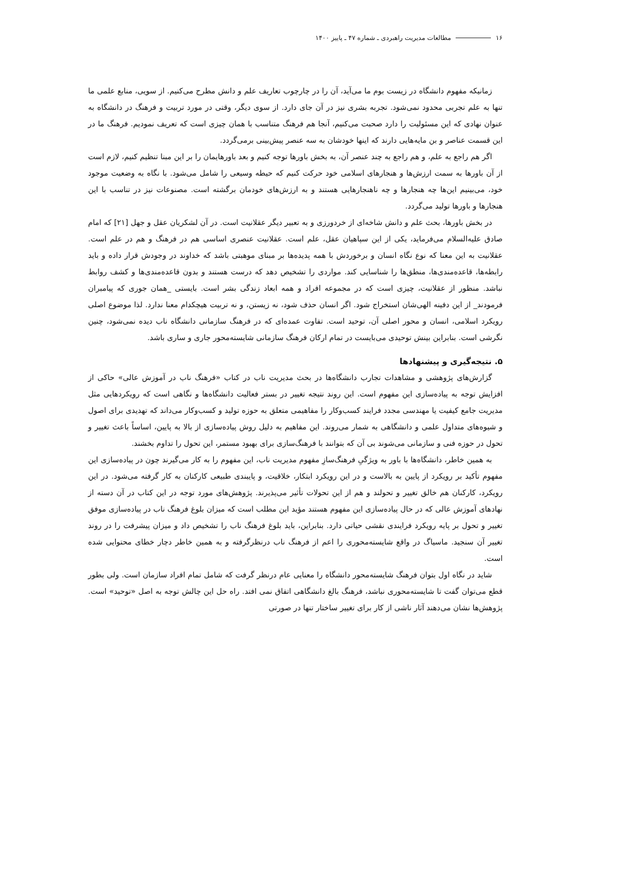۱۶ مطالعات مدیریت راهبردی ـ شماره ۴۷ ـ پاییز ۱۴۰۰
زمانیکه مفهوم دانشگاه در زیست بوم ما می‌آید، آن را در چارچوب تعاریف علم و دانش مطرح می‌کنیم. از سویی، منابع علمی ما تنها به علم تجربی محدود نمی‌شود. تجربه بشری نیز در آن جای دارد. از سوی دیگر، وقتی در مورد تربیت و فرهنگ در دانشگاه به عنوان نهادی که این مسئولیت را دارد صحبت می‌کنیم، آنجا هم فرهنگ متناسب با همان چیزی است که تعریف نمودیم. فرهنگ ما در این قسمت عناصر و بن مایه‌هایی دارند که اینها خودشان به سه عنصر پیش‌بینی برمی‌گردد.
اگر هم راجع به علم، و هم راجع به چند عنصر آن، به بخش باورها توجه کنیم و بعد باورهایمان را بر این مبنا تنظیم کنیم، لازم است از آن باورها به سمت ارزش‌ها و هنجارهای اسلامی خود حرکت کنیم که حیطه وسیعی را شامل می‌شود. با نگاه به وضعیت موجود خود، می‌بینیم این‌ها چه هنجارها و چه ناهنجارهایی هستند و به ارزش‌های خودمان برگشته است. مصنوعات نیز در تناسب با این هنجارها و باورها تولید می‌گردد.
در بخش باورها، بحث علم و دانش شاخه‌ای از خردورزی و به تعبیر دیگر عقلانیت است. در آن لشکریان عقل و جهل [۲۱] که امام صادق علیه‌السلام می‌فرماید، یکی از این سپاهیان عقل، علم است. عقلانیت عنصری اساسی هم در فرهنگ و هم در علم است. عقلانیت به این معنا که نوع نگاه انسان و برخوردش با همه پدیده‌ها بر مبنای موهبتی باشد که خداوند در وجودش قرار داده و باید رابطه‌ها، قاعده‌مندی‌ها، منطق‌ها را شناسایی کند. مواردی را تشخیص دهد که درست هستند و بدون قاعده‌مندی‌ها و کشف روابط نباشد. منظور از عقلانیت، چیزی است که در مجموعه افراد و همه ابعاد زندگی بشر است. بایستی _همان جوری که پیامبران فرمودند_ از این دفینه الهی‌شان استخراج شود. اگر انسان حذف شود، نه زیستن، و نه تربیت هیچکدام معنا ندارد. لذا موضوع اصلی رویکرد اسلامی، انسان و محور اصلی آن، توحید است. تفاوت عمده‌ای که در فرهنگ سازمانی دانشگاه ناب دیده نمی‌شود، چنین نگرشی است. بنابراین بینش توحیدی می‌بایست در تمام ارکان فرهنگ سازمانی شایسته‌محور جاری و ساری باشد.
۵. نتیجه‌گیری و پیشنهادها
گزارش‌های پژوهشی و مشاهدات تجارب دانشگاه‌ها در بحث مدیریت ناب در کتاب «فرهنگ ناب در آموزش عالی» حاکی از افزایش توجه به پیاده‌سازی این مفهوم است. این روند نتیجه تغییر در بستر فعالیت دانشگاه‌ها و نگاهی است که رویکردهایی مثل مدیریت جامع کیفیت یا مهندسی مجدد فرایند کسب‌وکار را مفاهیمی متعلق به حوزه تولید و کسب‌وکار می‌داند که تهدیدی برای اصول و شیوه‌های متداول علمی و دانشگاهی به شمار می‌روند. این مفاهیم به دلیل روش پیاده‌سازی از بالا به پایین، اساساً باعث تغییر و تحول در حوزه فنی و سازمانی می‌شوند بی آن که بتوانند با فرهنگ‌سازی برای بهبود مستمر، این تحول را تداوم بخشند.
به همین خاطر، دانشگاه‌ها با باور به ویژگیِ فرهنگ‌سازِ مفهوم مدیریت ناب، این مفهوم را به کار می‌گیرند چون در پیاده‌سازی این مفهوم تأکید بر رویکرد از پایین به بالاست و در این رویکرد ابتکار، خلاقیت، و پایبندی طبیعی کارکنان به کار گرفته می‌شود. در این رویکرد، کارکنان هم خالق تغییر و تحولند و هم از این تحولات تأثیر می‌پذیرند. پژوهش‌های مورد توجه در این کتاب در آن دسته از نهادهای آموزش عالی که در حال پیاده‌سازی این مفهوم هستند مؤید این مطلب است که میزان بلوغ فرهنگ ناب در پیاده‌سازی موفق تغییر و تحول بر پایه رویکرد فرایندی نقشی حیاتی دارد. بنابراین، باید بلوغ فرهنگ ناب را تشخیص داد و میزان پیشرفت را در روند تغییر آن سنجید. ماسیاگ در واقع شایسته‌محوری را اعم از فرهنگ ناب درنظرگرفته و به همین خاطر دچار خطای محتوایی شده است.
شاید در نگاه اول بتوان فرهنگ شایسته‌محور دانشگاه را معنایی عام درنظر گرفت که شامل تمام افراد سازمان است. ولی بطور قطع می‌توان گفت تا شایسته‌محوری نباشد، فرهنگ بالغ دانشگاهی اتفاق نمی افتد. راه حل این چالش توجه به اصل «توحید» است. پژوهش‌ها نشان می‌دهند آثار ناشی از کار برای تغییر ساختار تنها در صورتی